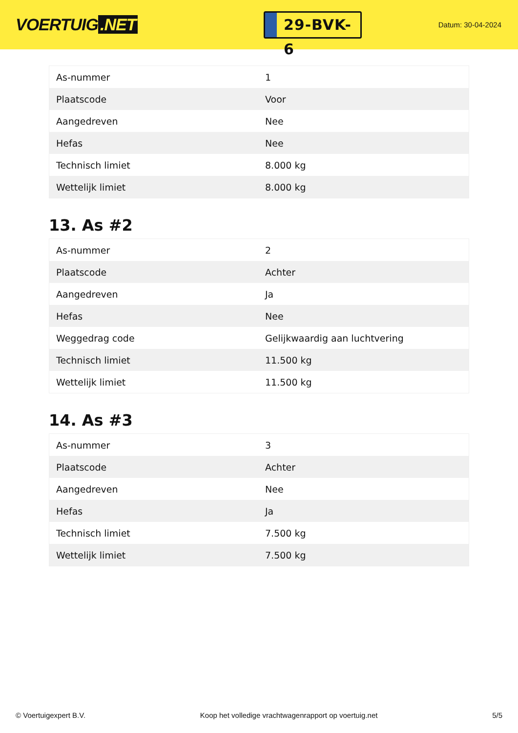VOERTUIG.NET
29-BVK-6
Datum: 30-04-2024
| As-nummer | 1 |
| Plaatscode | Voor |
| Aangedreven | Nee |
| Hefas | Nee |
| Technisch limiet | 8.000 kg |
| Wettelijk limiet | 8.000 kg |
13. As #2
| As-nummer | 2 |
| Plaatscode | Achter |
| Aangedreven | Ja |
| Hefas | Nee |
| Weggedrag code | Gelijkwaardig aan luchtvering |
| Technisch limiet | 11.500 kg |
| Wettelijk limiet | 11.500 kg |
14. As #3
| As-nummer | 3 |
| Plaatscode | Achter |
| Aangedreven | Nee |
| Hefas | Ja |
| Technisch limiet | 7.500 kg |
| Wettelijk limiet | 7.500 kg |
© Voertuigexpert B.V. Koop het volledige vrachtwagenrapport op voertuig.net 5/5